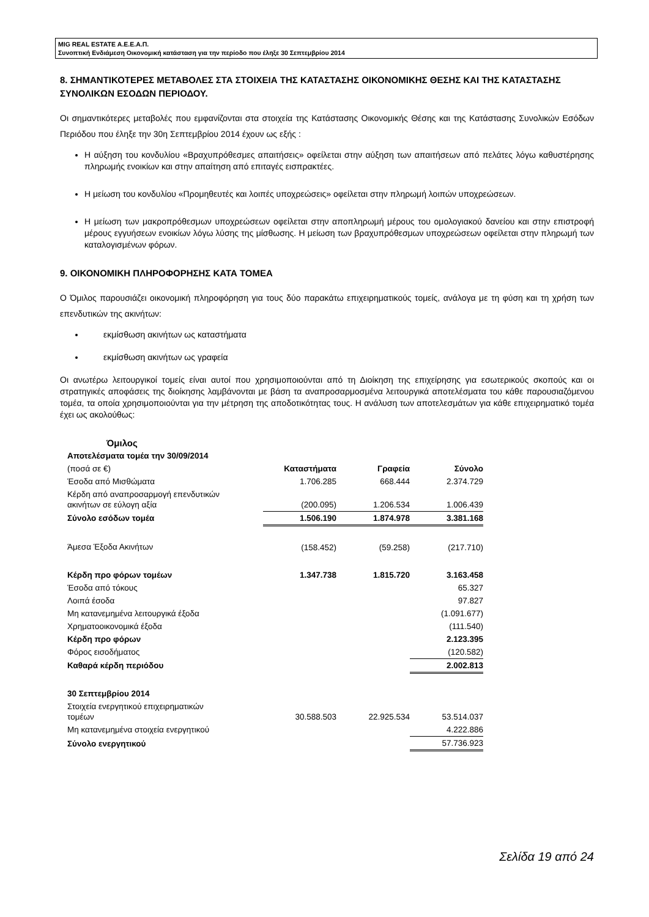MIG REAL ESTATE Α.Ε.Ε.Α.Π.
Συνοπτική Ενδιάμεση Οικονομική κατάσταση για την περίοδο που έληξε 30 Σεπτεμβρίου 2014
8. ΣΗΜΑΝΤΙΚΟΤΕΡΕΣ ΜΕΤΑΒΟΛΕΣ ΣΤΑ ΣΤΟΙΧΕΙΑ ΤΗΣ ΚΑΤΑΣΤΑΣΗΣ ΟΙΚΟΝΟΜΙΚΗΣ ΘΕΣΗΣ ΚΑΙ ΤΗΣ ΚΑΤΑΣΤΑΣΗΣ ΣΥΝΟΛΙΚΩΝ ΕΣΟΔΩΝ ΠΕΡΙΟΔΟΥ.
Οι σημαντικότερες μεταβολές που εμφανίζονται στα στοιχεία της Κατάστασης Οικονομικής Θέσης και της Κατάστασης Συνολικών Εσόδων Περιόδου που έληξε την 30η Σεπτεμβρίου 2014 έχουν ως εξής :
Η αύξηση του κονδυλίου «Βραχυπρόθεσμες απαιτήσεις» οφείλεται στην αύξηση των απαιτήσεων από πελάτες λόγω καθυστέρησης πληρωμής ενοικίων και στην απαίτηση από επιταγές εισπρακτέες.
Η μείωση του κονδυλίου «Προμηθευτές και λοιπές υποχρεώσεις» οφείλεται στην πληρωμή λοιπών υποχρεώσεων.
Η μείωση των μακροπρόθεσμων υποχρεώσεων οφείλεται στην αποπληρωμή μέρους του ομολογιακού δανείου και στην επιστροφή μέρους εγγυήσεων ενοικίων λόγω λύσης της μίσθωσης. Η μείωση των βραχυπρόθεσμων υποχρεώσεων οφείλεται στην πληρωμή των καταλογισμένων φόρων.
9. ΟΙΚΟΝΟΜΙΚΗ ΠΛΗΡΟΦΟΡΗΣΗΣ ΚΑΤΑ ΤΟΜΕΑ
Ο Όμιλος παρουσιάζει οικονομική πληροφόρηση για τους δύο παρακάτω επιχειρηματικούς τομείς, ανάλογα με τη φύση και τη χρήση των επενδυτικών της ακινήτων:
εκμίσθωση ακινήτων ως καταστήματα
εκμίσθωση ακινήτων ως γραφεία
Οι ανωτέρω λειτουργικοί τομείς είναι αυτοί που χρησιμοποιούνται από τη Διοίκηση της επιχείρησης για εσωτερικούς σκοπούς και οι στρατηγικές αποφάσεις της διοίκησης λαμβάνονται με βάση τα αναπροσαρμοσμένα λειτουργικά αποτελέσματα του κάθε παρουσιαζόμενου τομέα, τα οποία χρησιμοποιούνται για την μέτρηση της αποδοτικότητας τους. Η ανάλυση των αποτελεσμάτων για κάθε επιχειρηματικό τομέα έχει ως ακολούθως:
| Όμιλος | | | |
| Αποτελέσματα τομέα την 30/09/2014 | | | |
| (ποσά σε €) | Καταστήματα | Γραφεία | Σύνολο |
| Έσοδα από Μισθώματα | 1.706.285 | 668.444 | 2.374.729 |
| Κέρδη από αναπροσαρμογή επενδυτικών ακινήτων σε εύλογη αξία | (200.095) | 1.206.534 | 1.006.439 |
| Σύνολο εσόδων τομέα | 1.506.190 | 1.874.978 | 3.381.168 |
| Άμεσα Έξοδα Ακινήτων | (158.452) | (59.258) | (217.710) |
| Κέρδη προ φόρων τομέων | 1.347.738 | 1.815.720 | 3.163.458 |
| Έσοδα από τόκους | | | 65.327 |
| Λοιπά έσοδα | | | 97.827 |
| Μη κατανεμημένα λειτουργικά έξοδα | | | (1.091.677) |
| Χρηματοοικονομικά έξοδα | | | (111.540) |
| Κέρδη προ φόρων | | | 2.123.395 |
| Φόρος εισοδήματος | | | (120.582) |
| Καθαρά κέρδη περιόδου | | | 2.002.813 |
| 30 Σεπτεμβρίου 2014 | | | |
| Στοιχεία ενεργητικού επιχειρηματικών τομέων | 30.588.503 | 22.925.534 | 53.514.037 |
| Μη κατανεμημένα στοιχεία ενεργητικού | | | 4.222.886 |
| Σύνολο ενεργητικού | | | 57.736.923 |
Σελίδα 19 από 24